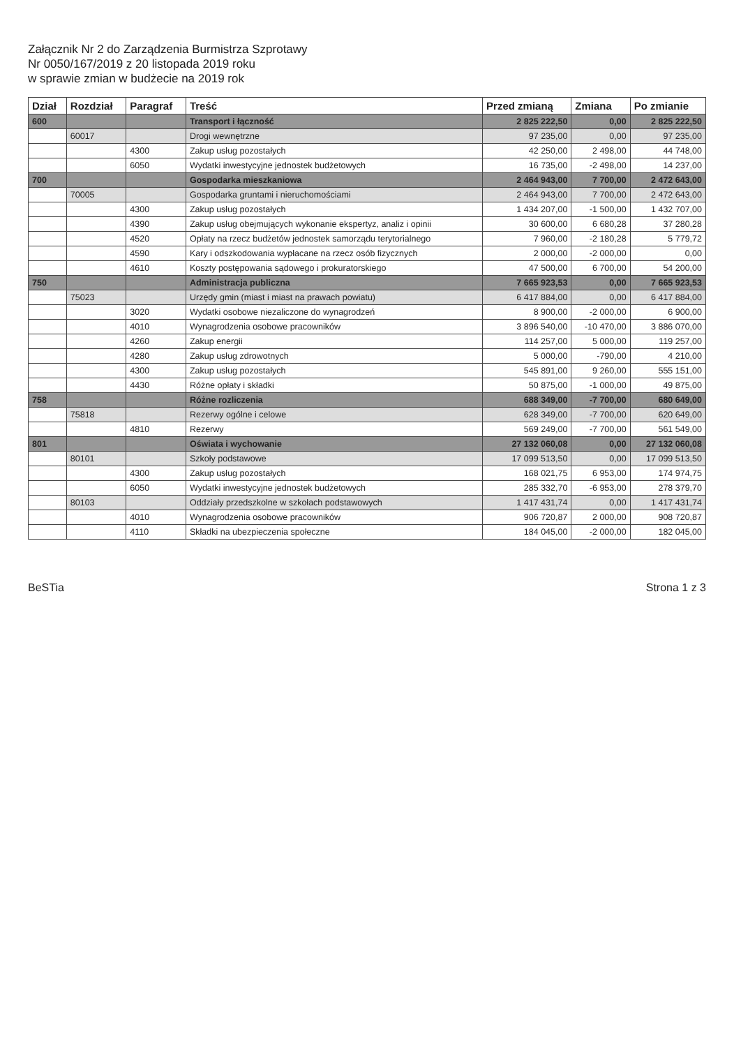Załącznik Nr 2 do Zarządzenia Burmistrza Szprotawy
Nr 0050/167/2019 z 20 listopada 2019 roku
w sprawie zmian w budżecie na 2019 rok
| Dział | Rozdział | Paragraf | Treść | Przed zmianą | Zmiana | Po zmianie |
| --- | --- | --- | --- | --- | --- | --- |
| 600 | | | Transport i łączność | 2 825 222,50 | 0,00 | 2 825 222,50 |
| | 60017 | | Drogi wewnętrzne | 97 235,00 | 0,00 | 97 235,00 |
| | | 4300 | Zakup usług pozostałych | 42 250,00 | 2 498,00 | 44 748,00 |
| | | 6050 | Wydatki inwestycyjne jednostek budżetowych | 16 735,00 | -2 498,00 | 14 237,00 |
| 700 | | | Gospodarka mieszkaniowa | 2 464 943,00 | 7 700,00 | 2 472 643,00 |
| | 70005 | | Gospodarka gruntami i nieruchomościami | 2 464 943,00 | 7 700,00 | 2 472 643,00 |
| | | 4300 | Zakup usług pozostałych | 1 434 207,00 | -1 500,00 | 1 432 707,00 |
| | | 4390 | Zakup usług obejmujących wykonanie ekspertyz, analiz i opinii | 30 600,00 | 6 680,28 | 37 280,28 |
| | | 4520 | Opłaty na rzecz budżetów jednostek samorządu terytorialnego | 7 960,00 | -2 180,28 | 5 779,72 |
| | | 4590 | Kary i odszkodowania wypłacane na rzecz osób fizycznych | 2 000,00 | -2 000,00 | 0,00 |
| | | 4610 | Koszty postępowania sądowego i prokuratorskiego | 47 500,00 | 6 700,00 | 54 200,00 |
| 750 | | | Administracja publiczna | 7 665 923,53 | 0,00 | 7 665 923,53 |
| | 75023 | | Urzędy gmin (miast i miast na prawach powiatu) | 6 417 884,00 | 0,00 | 6 417 884,00 |
| | | 3020 | Wydatki osobowe niezaliczone do wynagrodzeń | 8 900,00 | -2 000,00 | 6 900,00 |
| | | 4010 | Wynagrodzenia osobowe pracowników | 3 896 540,00 | -10 470,00 | 3 886 070,00 |
| | | 4260 | Zakup energii | 114 257,00 | 5 000,00 | 119 257,00 |
| | | 4280 | Zakup usług zdrowotnych | 5 000,00 | -790,00 | 4 210,00 |
| | | 4300 | Zakup usług pozostałych | 545 891,00 | 9 260,00 | 555 151,00 |
| | | 4430 | Różne opłaty i składki | 50 875,00 | -1 000,00 | 49 875,00 |
| 758 | | | Różne rozliczenia | 688 349,00 | -7 700,00 | 680 649,00 |
| | 75818 | | Rezerwy ogólne i celowe | 628 349,00 | -7 700,00 | 620 649,00 |
| | | 4810 | Rezerwy | 569 249,00 | -7 700,00 | 561 549,00 |
| 801 | | | Oświata i wychowanie | 27 132 060,08 | 0,00 | 27 132 060,08 |
| | 80101 | | Szkoły podstawowe | 17 099 513,50 | 0,00 | 17 099 513,50 |
| | | 4300 | Zakup usług pozostałych | 168 021,75 | 6 953,00 | 174 974,75 |
| | | 6050 | Wydatki inwestycyjne jednostek budżetowych | 285 332,70 | -6 953,00 | 278 379,70 |
| | 80103 | | Oddziały przedszkolne w szkołach podstawowych | 1 417 431,74 | 0,00 | 1 417 431,74 |
| | | 4010 | Wynagrodzenia osobowe pracowników | 906 720,87 | 2 000,00 | 908 720,87 |
| | | 4110 | Składki na ubezpieczenia społeczne | 184 045,00 | -2 000,00 | 182 045,00 |
BeSTia Strona 1 z 3